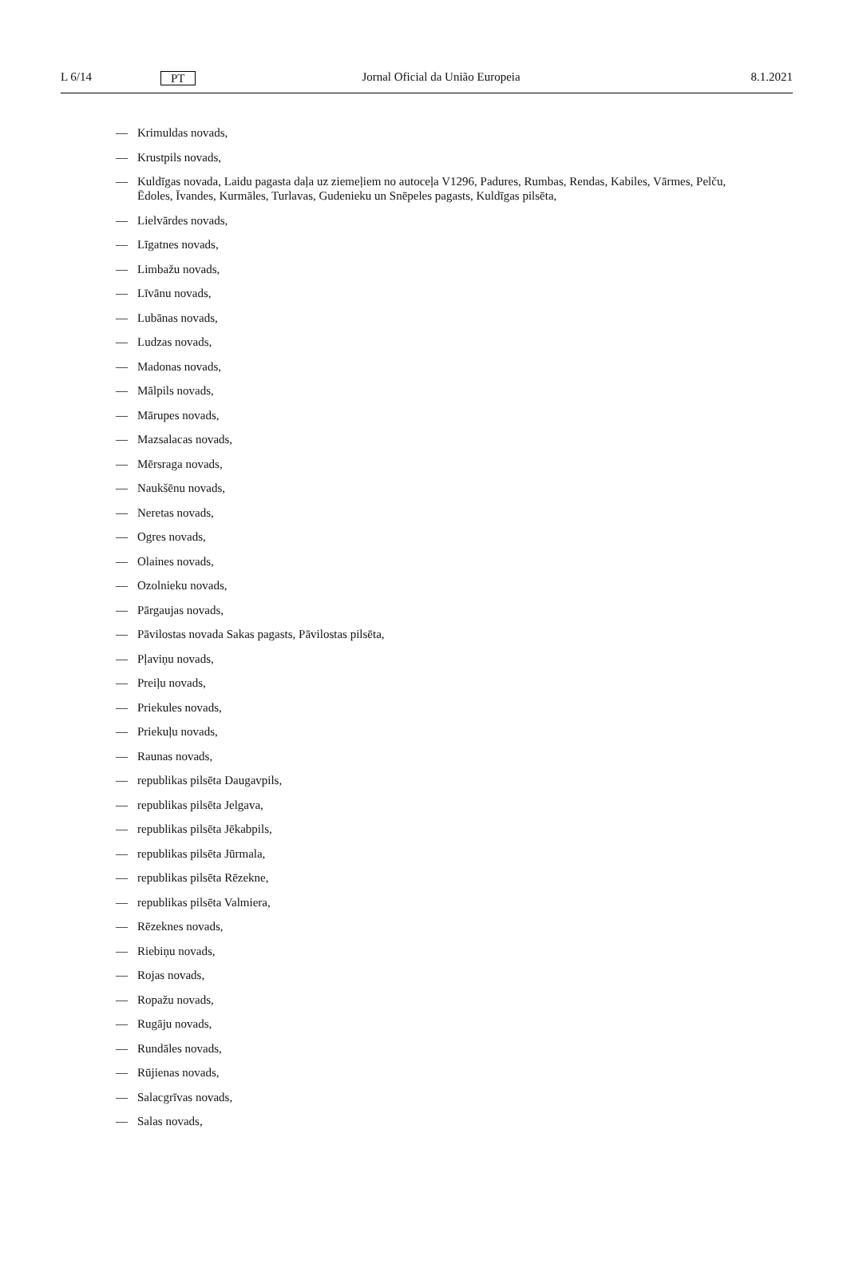L 6/14 PT Jornal Oficial da União Europeia 8.1.2021
— Krimuldas novads,
— Krustpils novads,
— Kuldīgas novada, Laidu pagasta daļa uz ziemeļiem no autoceļa V1296, Padures, Rumbas, Rendas, Kabiles, Vārmes, Pelču, Ēdoles, Īvandes, Kurmāles, Turlavas, Gudenieku un Snēpeles pagasts, Kuldīgas pilsēta,
— Lielvārdes novads,
— Līgatnes novads,
— Limbažu novads,
— Līvānu novads,
— Lubānas novads,
— Ludzas novads,
— Madonas novads,
— Mālpils novads,
— Mārupes novads,
— Mazsalacas novads,
— Mērsraga novads,
— Naukšēnu novads,
— Neretas novads,
— Ogres novads,
— Olaines novads,
— Ozolnieku novads,
— Pārgaujas novads,
— Pāvilostas novada Sakas pagasts, Pāvilostas pilsēta,
— Pļaviņu novads,
— Preiļu novads,
— Priekules novads,
— Priekuļu novads,
— Raunas novads,
— republikas pilsēta Daugavpils,
— republikas pilsēta Jelgava,
— republikas pilsēta Jēkabpils,
— republikas pilsēta Jūrmala,
— republikas pilsēta Rēzekne,
— republikas pilsēta Valmiera,
— Rēzeknes novads,
— Riebiņu novads,
— Rojas novads,
— Ropažu novads,
— Rugāju novads,
— Rundāles novads,
— Rūjienas novads,
— Salacgrīvas novads,
— Salas novads,